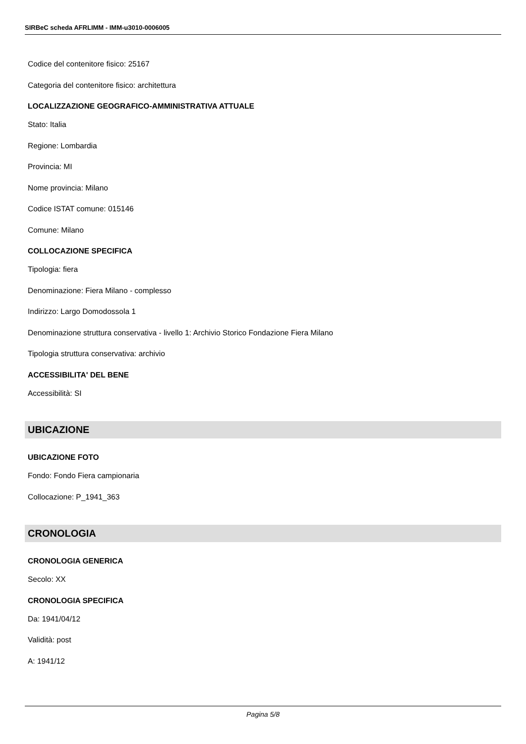SIRBeC scheda AFRLIMM - IMM-u3010-0006005
Codice del contenitore fisico: 25167
Categoria del contenitore fisico: architettura
LOCALIZZAZIONE GEOGRAFICO-AMMINISTRATIVA ATTUALE
Stato: Italia
Regione: Lombardia
Provincia: MI
Nome provincia: Milano
Codice ISTAT comune: 015146
Comune: Milano
COLLOCAZIONE SPECIFICA
Tipologia: fiera
Denominazione: Fiera Milano - complesso
Indirizzo: Largo Domodossola 1
Denominazione struttura conservativa - livello 1: Archivio Storico Fondazione Fiera Milano
Tipologia struttura conservativa: archivio
ACCESSIBILITA' DEL BENE
Accessibilità: SI
UBICAZIONE
UBICAZIONE FOTO
Fondo: Fondo Fiera campionaria
Collocazione: P_1941_363
CRONOLOGIA
CRONOLOGIA GENERICA
Secolo: XX
CRONOLOGIA SPECIFICA
Da: 1941/04/12
Validità: post
A: 1941/12
Pagina 5/8